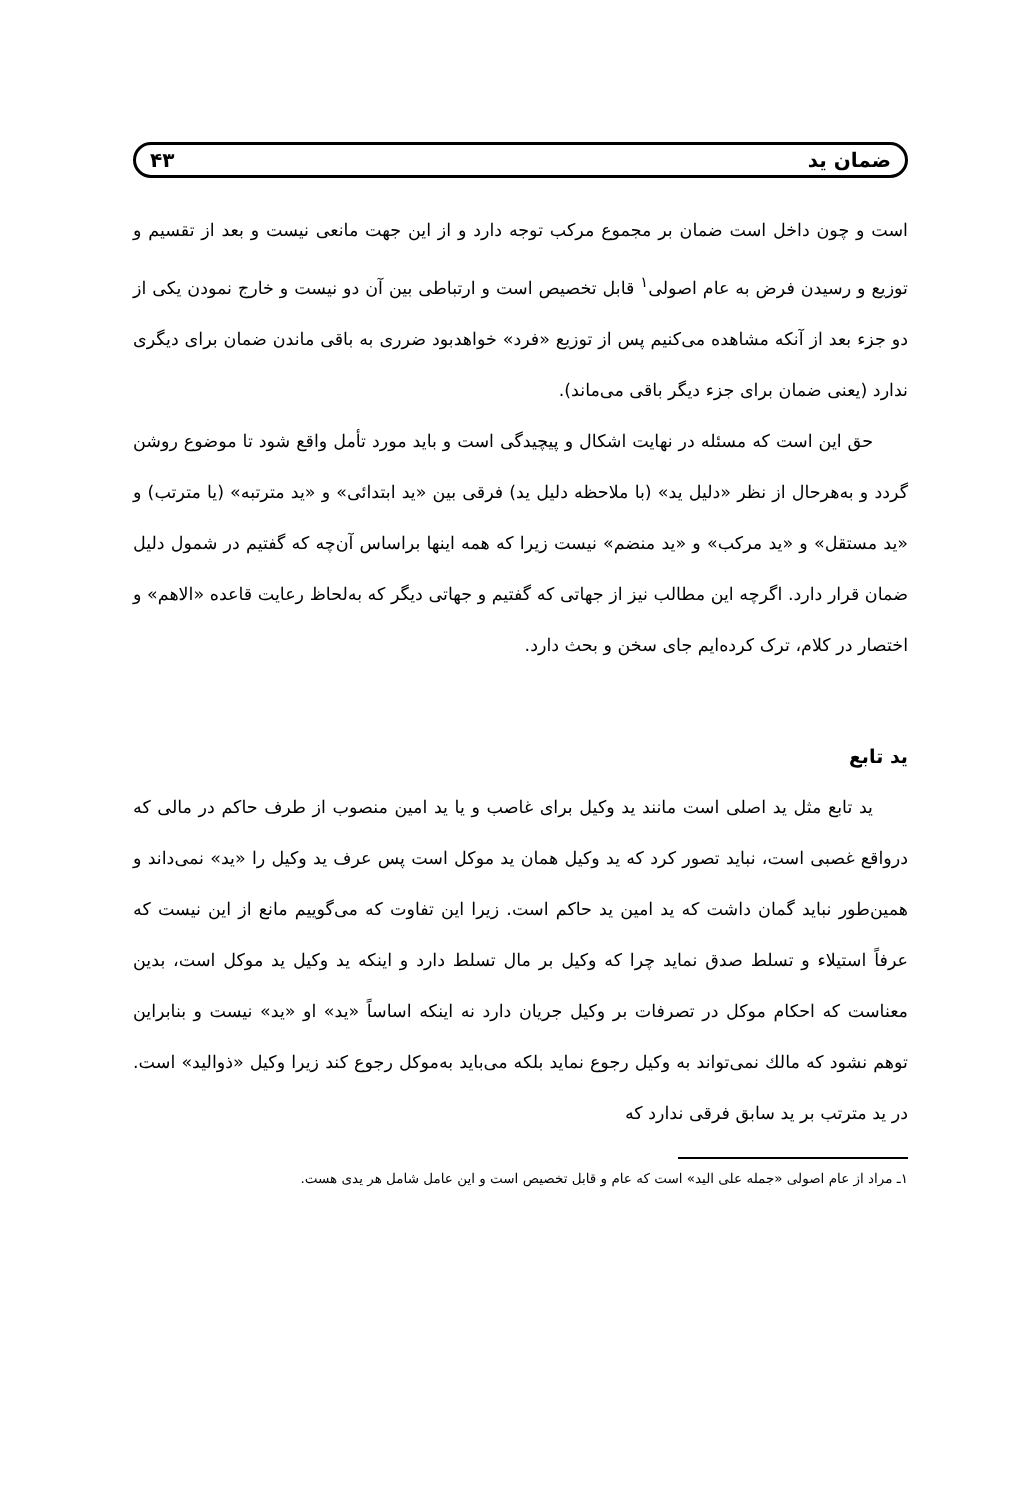ضمان ید ۴۳
است و چون داخل است ضمان بر مجموع مرکب توجه دارد و از این جهت مانعی نیست و بعد از تقسیم و توزیع و رسیدن فرض به عام اصولی<sup>۱</sup> قابل تخصیص است و ارتباطی بین آن دو نیست و خارج نمودن یکی از دو جزء بعد از آنکه مشاهده می‌کنیم پس از توزیع «فرد» خواهدبود ضرری به باقی ماندن ضمان برای دیگری ندارد (یعنی ضمان برای جزء دیگر باقی می‌ماند).
حق این است که مسئله در نهایت اشکال و پیچیدگی است و باید مورد تأمل واقع شود تا موضوع روشن گردد و به‌هرحال از نظر «دلیل ید» (با ملاحظه دلیل ید) فرقی بین «ید ابتدائی» و «ید مترتبه» (یا مترتب) و «ید مستقل» و «ید مرکب» و «ید منضم» نیست زیرا که همه اینها براساس آن‌چه که گفتیم در شمول دلیل ضمان قرار دارد. اگرچه این مطالب نیز از جهاتی که گفتیم و جهاتی دیگر که به‌لحاظ رعایت قاعده «الاهم» و اختصار در کلام، ترک کرده‌ایم جای سخن و بحث دارد.
ید تابع
ید تابع مثل ید اصلی است مانند ید وکیل برای غاصب و یا ید امین منصوب از طرف حاکم در مالی که درواقع غصبی است، نباید تصور کرد که ید وکیل همان ید موکل است پس عرف ید وکیل را «ید» نمی‌داند و همین‌طور نباید گمان داشت که ید امین ید حاکم است. زیرا این تفاوت که می‌گوییم مانع از این نیست که عرفاً استیلاء و تسلط صدق نماید چرا که وکیل بر مال تسلط دارد و اینکه ید وکیل ید موکل است، بدین معناست که احکام موکل در تصرفات بر وکیل جریان دارد نه اینکه اساساً «ید» او «ید» نیست و بنابراین توهم نشود که مالك نمی‌تواند به وکیل رجوع نماید بلکه می‌باید به‌موکل رجوع کند زیرا وکیل «ذوالید» است. در ید مترتب بر ید سابق فرقی ندارد که
۱ـ مراد از عام اصولی «جمله علی الید» است که عام و قابل تخصیص است و این عامل شامل هر یدی هست.